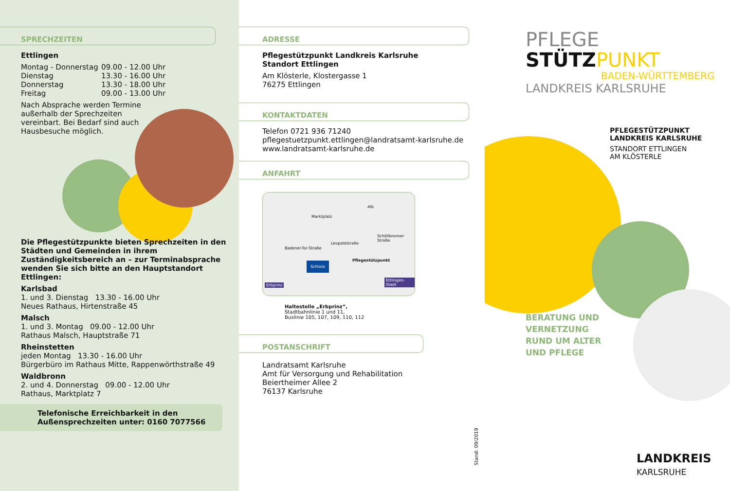SPRECHZEITEN
Ettlingen
Montag - Donnerstag 09.00 - 12.00 Uhr
Dienstag 13.30 - 16.00 Uhr
Donnerstag 13.30 - 18.00 Uhr
Freitag 09.00 - 13.00 Uhr
Nach Absprache werden Termine
außerhalb der Sprechzeiten
vereinbart. Bei Bedarf sind auch
Hausbesuche möglich.
Die Pflegestützpunkte bieten Sprechzeiten in den Städten und Gemeinden in ihrem Zuständigkeitsbereich an – zur Terminabsprache wenden Sie sich bitte an den Hauptstandort Ettlingen:
Karlsbad
1. und 3. Dienstag 13.30 - 16.00 Uhr
Neues Rathaus, Hirtenstraße 45
Malsch
1. und 3. Montag 09.00 - 12.00 Uhr
Rathaus Malsch, Hauptstraße 71
Rheinstetten
jeden Montag 13.30 - 16.00 Uhr
Bürgerbüro im Rathaus Mitte, Rappenwörthstraße 49
Waldbronn
2. und 4. Donnerstag 09.00 - 12.00 Uhr
Rathaus, Marktplatz 7
Telefonische Erreichbarkeit in den
Außensprechzeiten unter: 0160 7077566
ADRESSE
Pflegestützpunkt Landkreis Karlsruhe
Standort Ettlingen
Am Klösterle, Klostergasse 1
76275 Ettlingen
KONTAKTDATEN
Telefon 0721 936 71240
pflegestuetzpunkt.ettlingen@landratsamt-karlsruhe.de
www.landratsamt-karlsruhe.de
ANFAHRT
Marktplatz
Alb
Leopoldstraße
Schöllbronner Straße
Badener-Tor-Straße
Pflegestützpunkt
Schloss
Erbprinz
Ettlingen-Stadt
Haltestelle „Erbprinz“,
Stadtbahnlinie 1 und 11,
Buslinie 105, 107, 109, 110, 112
POSTANSCHRIFT
Landratsamt Karlsruhe
Amt für Versorgung und Rehabilitation
Beiertheimer Allee 2
76137 Karlsruhe
Stand: 09/2019
PFLEGE
STÜTZ PUNKT
BADEN-WÜRTTEMBERG
LANDKREIS KARLSRUHE
PFLEGESTÜTZPUNKT
LANDKREIS KARLSRUHE
STANDORT ETTLINGEN
AM KLÖSTERLE
BERATUNG UND
VERNETZUNG
RUND UM ALTER
UND PFLEGE
LANDKREIS
KARLSRUHE